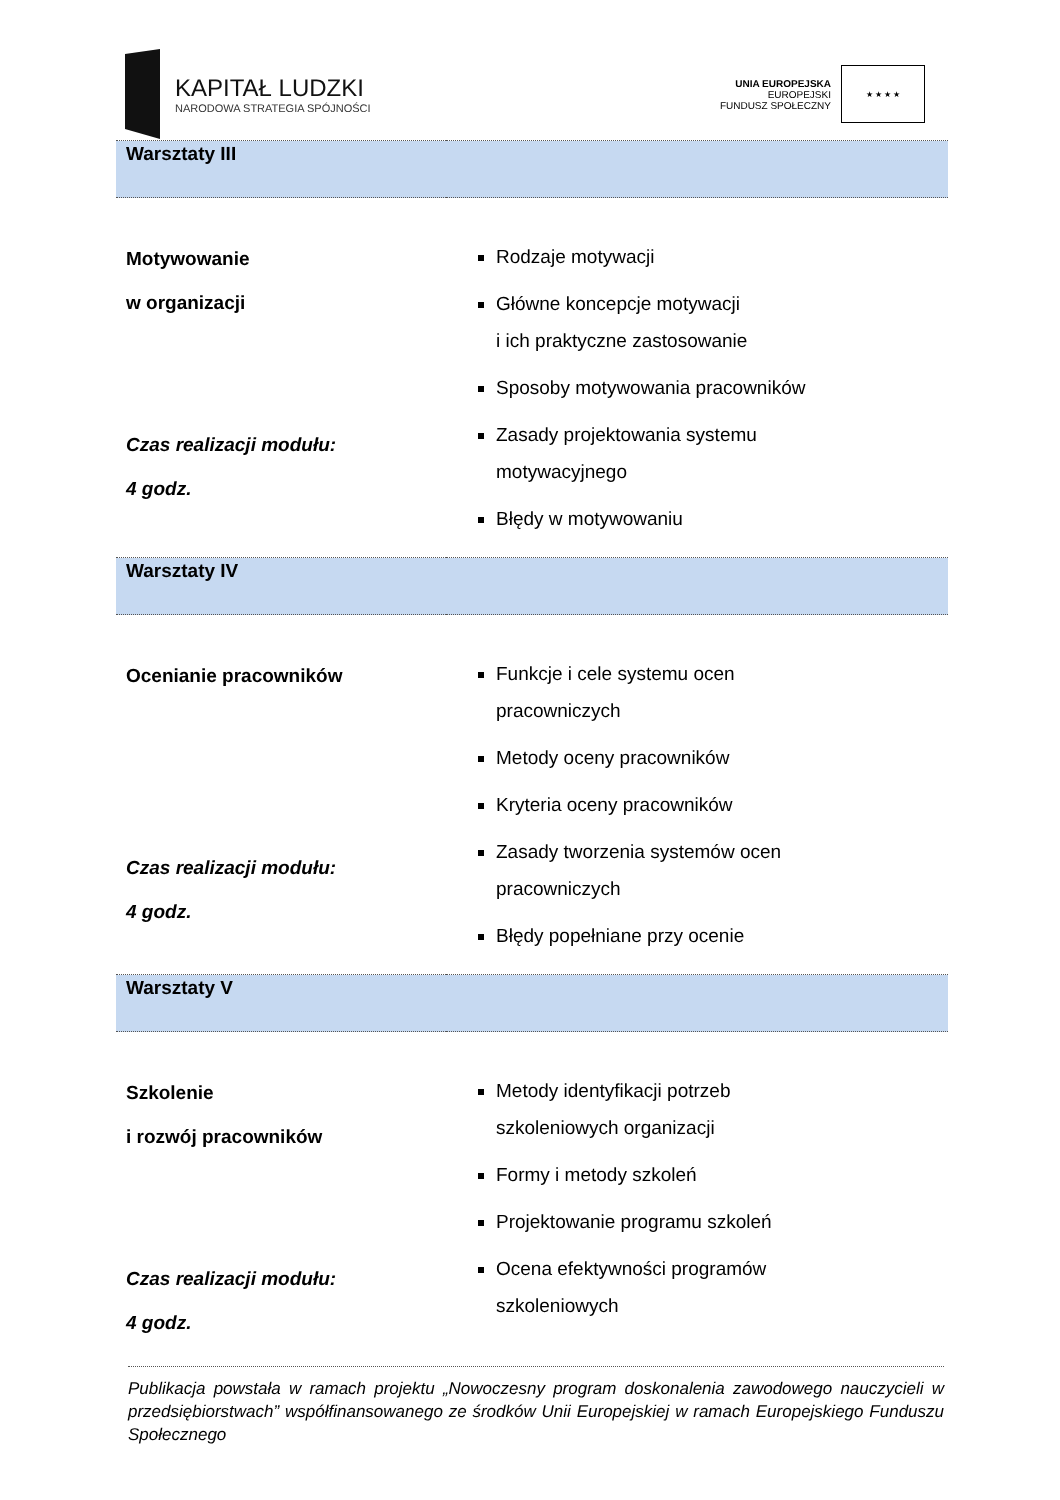KAPITAŁ LUDZKI
NARODOWA STRATEGIA SPÓJNOŚCI
UNIA EUROPEJSKA
EUROPEJSKI
FUNDUSZ SPOŁECZNY
★ ★ ★ ★
| Warsztaty III | |
| Motywowanie w organizacji Czas realizacji modułu: 4 godz. | Rodzaje motywacji Główne koncepcje motywacji i ich praktyczne zastosowanie Sposoby motywowania pracowników Zasady projektowania systemu motywacyjnego Błędy w motywowaniu |
| Warsztaty IV | |
| Ocenianie pracowników Czas realizacji modułu: 4 godz. | Funkcje i cele systemu ocen pracowniczych Metody oceny pracowników Kryteria oceny pracowników Zasady tworzenia systemów ocen pracowniczych Błędy popełniane przy ocenie |
| Warsztaty V | |
| Szkolenie i rozwój pracowników Czas realizacji modułu: 4 godz. | Metody identyfikacji potrzeb szkoleniowych organizacji Formy i metody szkoleń Projektowanie programu szkoleń Ocena efektywności programów szkoleniowych |
Publikacja powstała w ramach projektu „Nowoczesny program doskonalenia zawodowego nauczycieli w przedsiębiorstwach” współfinansowanego ze środków Unii Europejskiej w ramach Europejskiego Funduszu Społecznego